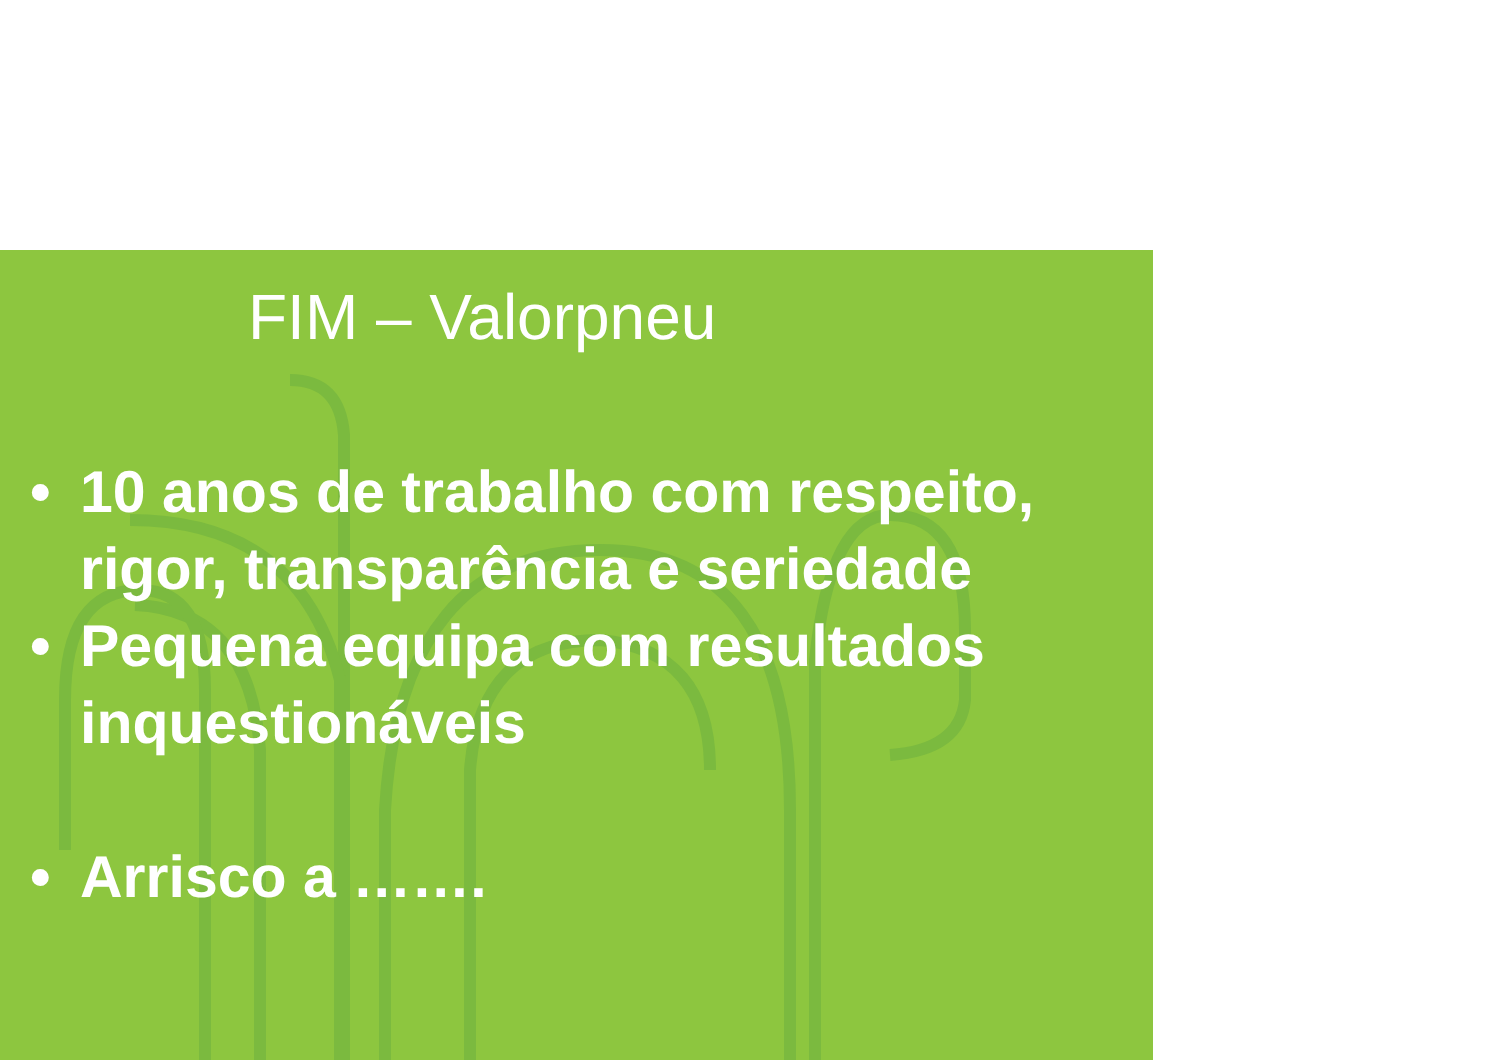FIM – Valorpneu
• 10 anos de trabalho com respeito, rigor, transparência e seriedade
• Pequena equipa com resultados inquestionáveis
• Arrisco a …….